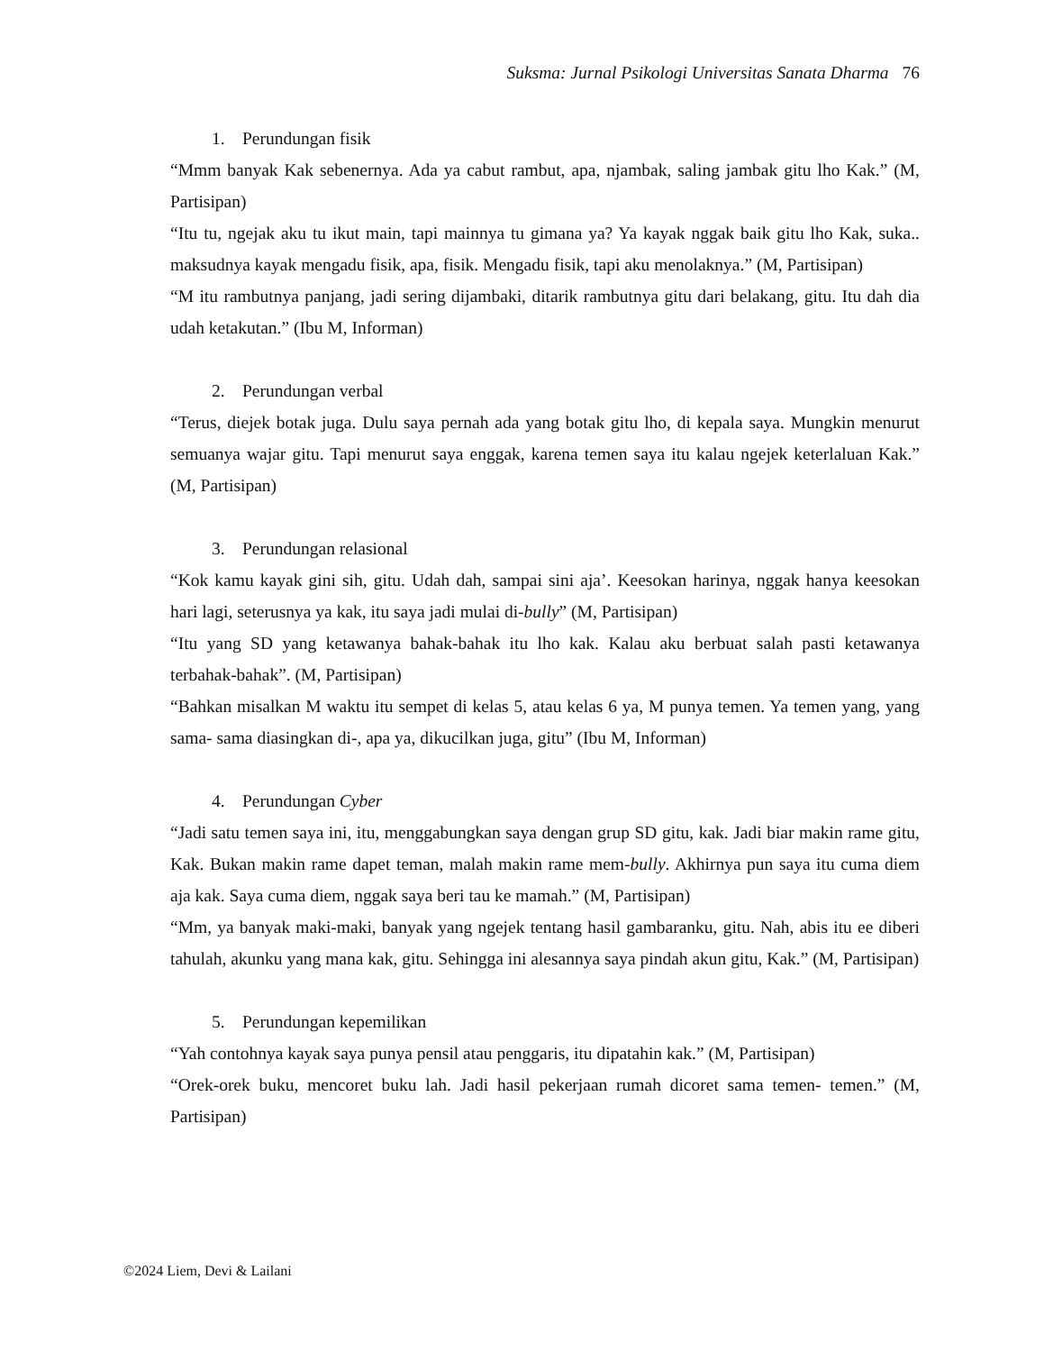Suksma: Jurnal Psikologi Universitas Sanata Dharma 76
1. Perundungan fisik
“Mmm banyak Kak sebenernya. Ada ya cabut rambut, apa, njambak, saling jambak gitu lho Kak.” (M, Partisipan)
“Itu tu, ngejak aku tu ikut main, tapi mainnya tu gimana ya? Ya kayak nggak baik gitu lho Kak, suka.. maksudnya kayak mengadu fisik, apa, fisik. Mengadu fisik, tapi aku menolaknya.” (M, Partisipan)
“M itu rambutnya panjang, jadi sering dijambaki, ditarik rambutnya gitu dari belakang, gitu. Itu dah dia udah ketakutan.” (Ibu M, Informan)
2. Perundungan verbal
“Terus, diejek botak juga. Dulu saya pernah ada yang botak gitu lho, di kepala saya. Mungkin menurut semuanya wajar gitu. Tapi menurut saya enggak, karena temen saya itu kalau ngejek keterlaluan Kak.” (M, Partisipan)
3. Perundungan relasional
“Kok kamu kayak gini sih, gitu. Udah dah, sampai sini aja’. Keesokan harinya, nggak hanya keesokan hari lagi, seterusnya ya kak, itu saya jadi mulai di-bully” (M, Partisipan)
“Itu yang SD yang ketawanya bahak-bahak itu lho kak. Kalau aku berbuat salah pasti ketawanya terbahak-bahak”. (M, Partisipan)
“Bahkan misalkan M waktu itu sempet di kelas 5, atau kelas 6 ya, M punya temen. Ya temen yang, yang sama- sama diasingkan di-, apa ya, dikucilkan juga, gitu” (Ibu M, Informan)
4. Perundungan Cyber
“Jadi satu temen saya ini, itu, menggabungkan saya dengan grup SD gitu, kak. Jadi biar makin rame gitu, Kak. Bukan makin rame dapet teman, malah makin rame mem-bully. Akhirnya pun saya itu cuma diem aja kak. Saya cuma diem, nggak saya beri tau ke mamah.” (M, Partisipan)
“Mm, ya banyak maki-maki, banyak yang ngejek tentang hasil gambaranku, gitu. Nah, abis itu ee diberi tahulah, akunku yang mana kak, gitu. Sehingga ini alesannya saya pindah akun gitu, Kak.” (M, Partisipan)
5. Perundungan kepemilikan
“Yah contohnya kayak saya punya pensil atau penggaris, itu dipatahin kak.” (M, Partisipan)
“Orek-orek buku, mencoret buku lah. Jadi hasil pekerjaan rumah dicoret sama temen- temen.” (M, Partisipan)
©2024 Liem, Devi & Lailani